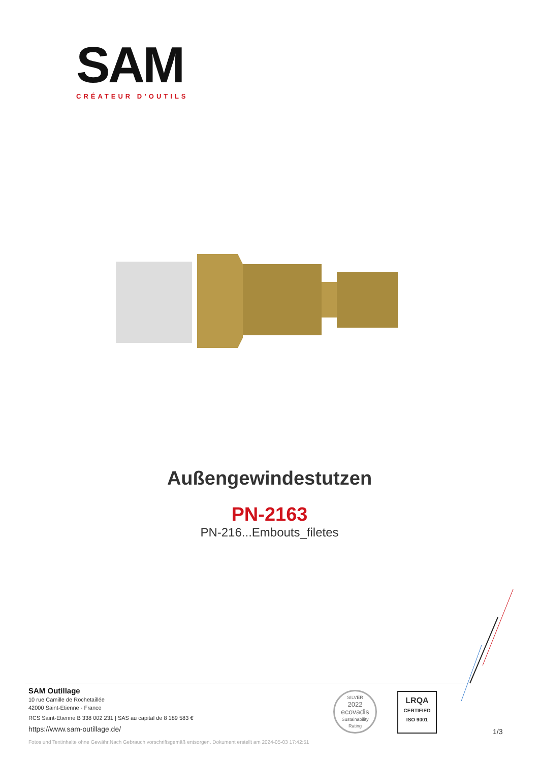SAM
CRÉATEUR D’OUTILS
Außengewindestutzen
PN-2163
PN-216...Embouts_filetes
SAM Outillage
10 rue Camille de Rochetaillée
42000 Saint-Etienne - France
RCS Saint-Etienne B 338 002 231 | SAS au capital de 8 189 583 €
https://www.sam-outillage.de/
SILVER
2022
ecovadis
Sustainability Rating
LRQA
CERTIFIED
ISO 9001
1/3
Fotos und Textinhalte ohne Gewähr.Nach Gebrauch vorschriftsgemäß entsorgen. Dokument erstellt am 2024-05-03 17:42:51